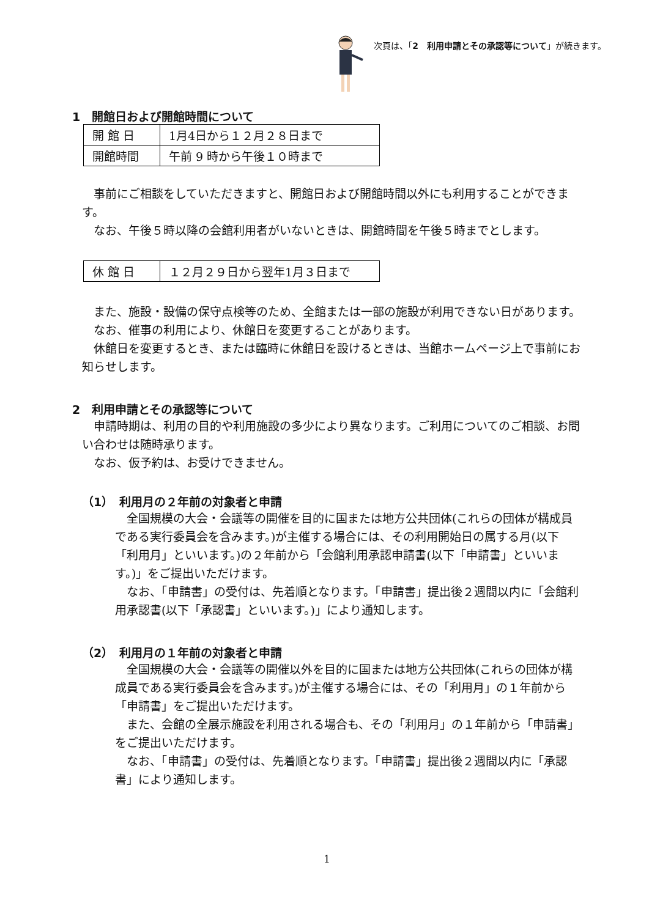次頁は、「2　利用申請とその承認等について」が続きます。
1　開館日および開館時間について
| 開 館 日 | 1月4日から１２月２８日まで |
| 開館時間 | 午前 9 時から午後１０時まで |
事前にご相談をしていただきますと、開館日および開館時間以外にも利用することができます。
なお、午後５時以降の会館利用者がいないときは、開館時間を午後５時までとします。
| 休 館 日 | １２月２９日から翌年1月３日まで |
また、施設・設備の保守点検等のため、全館または一部の施設が利用できない日があります。
なお、催事の利用により、休館日を変更することがあります。
休館日を変更するとき、または臨時に休館日を設けるときは、当館ホームページ上で事前にお知らせします。
2　利用申請とその承認等について
申請時期は、利用の目的や利用施設の多少により異なります。ご利用についてのご相談、お問い合わせは随時承ります。
なお、仮予約は、お受けできません。
（1）　利用月の２年前の対象者と申請
全国規模の大会・会議等の開催を目的に国または地方公共団体(これらの団体が構成員である実行委員会を含みます。)が主催する場合には、その利用開始日の属する月(以下「利用月」といいます。)の２年前から「会館利用承認申請書(以下「申請書」といいます。)」をご提出いただけます。
なお、「申請書」の受付は、先着順となります。「申請書」提出後２週間以内に「会館利用承認書(以下「承認書」といいます。)」により通知します。
（2）　利用月の１年前の対象者と申請
全国規模の大会・会議等の開催以外を目的に国または地方公共団体(これらの団体が構成員である実行委員会を含みます。)が主催する場合には、その「利用月」の１年前から「申請書」をご提出いただけます。
また、会館の全展示施設を利用される場合も、その「利用月」の１年前から「申請書」をご提出いただけます。
なお、「申請書」の受付は、先着順となります。「申請書」提出後２週間以内に「承認書」により通知します。
1